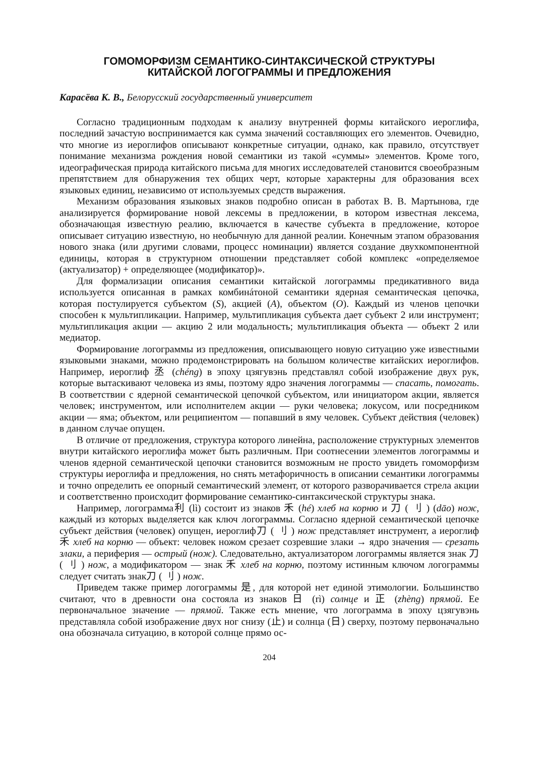ГОМОМОРФИЗМ СЕМАНТИКО-СИНТАКСИЧЕСКОЙ СТРУКТУРЫ
КИТАЙСКОЙ ЛОГОГРАММЫ И ПРЕДЛОЖЕНИЯ
Карасёва К. В., Белорусский государственный университет
Согласно традиционным подходам к анализу внутренней формы китайского иероглифа, последний зачастую воспринимается как сумма значений составляющих его элементов. Очевидно, что многие из иероглифов описывают конкретные ситуации, однако, как правило, отсутствует понимание механизма рождения новой семантики из такой «суммы» элементов. Кроме того, идеографическая природа китайского письма для многих исследователей становится своеобразным препятствием для обнаружения тех общих черт, которые характерны для образования всех языковых единиц, независимо от используемых средств выражения.
Механизм образования языковых знаков подробно описан в работах В. В. Мартынова, где анализируется формирование новой лексемы в предложении, в котором известная лексема, обозначающая известную реалию, включается в качестве субъекта в предложение, которое описывает ситуацию известную, но необычную для данной реалии. Конечным этапом образования нового знака (или другими словами, процесс номинации) является создание двухкомпонентной единицы, которая в структурном отношении представляет собой комплекс «определяемое (актуализатор) + определяющее (модификатор)».
Для формализации описания семантики китайской логограммы предикативного вида используется описанная в рамках комбинáтоной семантики ядерная семантическая цепочка, которая постулируется субъектом (S), акцией (A), объектом (O). Каждый из членов цепочки способен к мультипликации. Например, мультипликация субъекта дает субъект 2 или инструмент; мультипликация акции — акцию 2 или модальность; мультипликация объекта — объект 2 или медиатор.
Формирование логограммы из предложения, описывающего новую ситуацию уже известными языковыми знаками, можно продемонстрировать на большом количестве китайских иероглифов. Например, иероглиф 丞 (chéng) в эпоху цзягувэнь представлял собой изображение двух рук, которые вытаскивают человека из ямы, поэтому ядро значения логограммы — спасать, помогать. В соответствии с ядерной семантической цепочкой субъектом, или инициатором акции, является человек; инструментом, или исполнителем акции — руки человека; локусом, или посредником акции — яма; объектом, или реципиентом — попавший в яму человек. Субъект действия (человек) в данном случае опущен.
В отличие от предложения, структура которого линейна, расположение структурных элементов внутри китайского иероглифа может быть различным. При соотнесении элементов логограммы и членов ядерной семантической цепочки становится возможным не просто увидеть гомоморфизм структуры иероглифа и предложения, но снять метафоричность в описании семантики логограммы и точно определить ее опорный семантический элемент, от которого разворачивается стрела акции и соответственно происходит формирование семантико-синтаксической структуры знака.
Например, логограмма利 (lì) состоит из знаков 禾 (hé) хлеб на корню и 刀 ( 刂 ) (dāo) нож, каждый из которых выделяется как ключ логограммы. Согласно ядерной семантической цепочке субъект действия (человек) опущен, иероглиф刀 ( 刂 ) нож представляет инструмент, а иероглиф 禾 хлеб на корню — объект: человек ножом срезает созревшие злаки → ядро значения — срезать злаки, а периферия — острый (нож). Следовательно, актуализатором логограммы является знак 刀 ( 刂 ) нож, а модификатором — знак 禾 хлеб на корню, поэтому истинным ключом логограммы следует считать знак刀 ( 刂 ) нож.
Приведем также пример логограммы 是, для которой нет единой этимологии. Большинство считают, что в древности она состояла из знаков 日 (rì) солнце и 正 (zhèng) прямой. Ее первоначальное значение — прямой. Также есть мнение, что логограмма в эпоху цзягувэнь представляла собой изображение двух ног снизу (止) и солнца (日) сверху, поэтому первоначально она обозначала ситуацию, в которой солнце прямо ос-
204